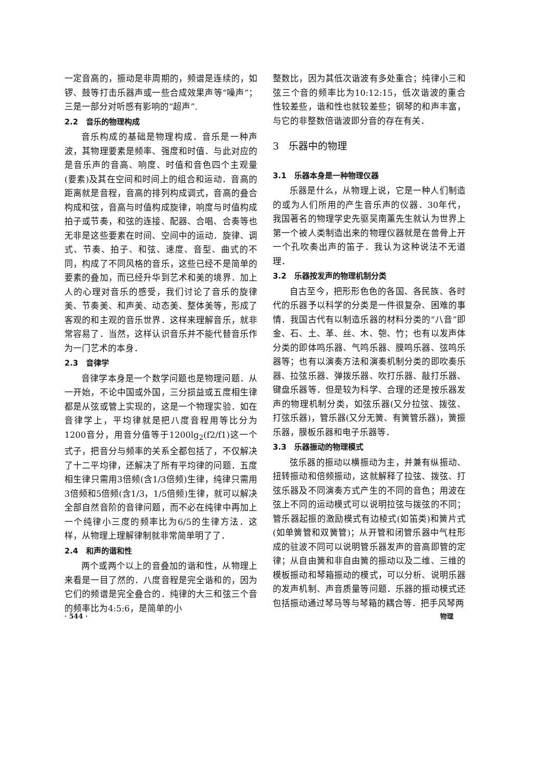一定音高的，振动是非周期的，频谱是连续的，如锣、鼓等打击乐器声或一些合成效果声等“噪声”；三是一部分对听感有影响的“超声”.
2.2　音乐的物理构成
音乐构成的基础是物理构成．音乐是一种声波，其物理要素是频率、强度和时值．与此对应的是音乐声的音高、响度、时值和音色四个主观量(要素)及其在空间和时间上的组合和运动．音高的距离就是音程，音高的排列构成调式，音高的叠合构成和弦，音高与时值构成旋律，响度与时值构成拍子或节奏，和弦的连接、配器、合唱、合奏等也无非是这些要素在时间、空间中的运动．旋律、调式、节奏、拍子、和弦、速度、音型、曲式的不同，构成了不同风格的音乐，这些已经不是简单的要素的叠加，而已经升华到艺术和美的境界．加上人的心理对音乐的感受，我们讨论了音乐的旋律美、节奏美、和声美、动态美、整体美等，形成了客观的和主观的音乐世界．这样来理解音乐，就非常容易了．当然，这样认识音乐并不能代替音乐作为一门艺术的本身．
2.3　音律学
音律学本身是一个数学问题也是物理问题．从一开始，不论中国或外国，三分损益或五度相生律都是从弦或管上实现的，这是一个物理实验．如在音律学上，平均律就是把八度音程用等比分为1200音分，用音分值等于1200lg<sub>2</sub>(f2/f1)这一个式子，把音分与频率的关系全都包括了，不仅解决了十二平均律，还解决了所有平均律的问题．五度相生律只需用3倍频(含1/3倍频)生律，纯律只需用3倍频和5倍频(含1/3，1/5倍频)生律，就可以解决全部自然音阶的音律问题，而不必在纯律中再加上一个纯律小三度的频率比为6/5的生律方法．这样，从物理上理解律制就非常简单明了了．
2.4　和声的谐和性
两个或两个以上的音叠加的谐和性，从物理上来看是一目了然的．八度音程是完全谐和的，因为它们的频谱是完全叠合的．纯律的大三和弦三个音的频率比为4:5:6，是简单的小
整数比，因为其低次谐波有多处重合；纯律小三和弦三个音的频率比为10:12:15，低次谐波的重合性较差些，谐和性也就较差些；钢琴的和声丰富，与它的非整数倍谐波即分音的存在有关．
3　乐器中的物理
3.1　乐器本身是一种物理仪器
乐器是什么，从物理上说，它是一种人们制造的或为人们所用的产生音乐声的仪器．30年代，我国著名的物理学史先驱吴南薰先生就认为世界上第一个被人类制造出来的物理仪器就是在兽骨上开一个孔吹奏出声的笛子．我认为这种说法不无道理．
3.2　乐器按发声的物理机制分类
自古至今，把形形色色的各国、各民族、各时代的乐器予以科学的分类是一件很复杂、困难的事情．我国古代有以制造乐器的材料分类的“八音”即金、石、土、革、丝、木、匏、竹；也有以发声体分类的即体鸣乐器、气鸣乐器、膜鸣乐器、弦鸣乐器等；也有以演奏方法和演奏机制分类的即吹奏乐器、拉弦乐器、弹拨乐器、吹打乐器、敲打乐器、键盘乐器等．但是较为科学、合理的还是按乐器发声的物理机制分类，如弦乐器(又分拉弦、拨弦、打弦乐器)，管乐器(又分无簧、有簧管乐器)，簧振乐器，膜板乐器和电子乐器等．
3.3　乐器振动的物理模式
弦乐器的振动以横振动为主，并兼有纵振动、扭转振动和倍频振动，这就解释了拉弦、拨弦、打弦乐器及不同演奏方式产生的不同的音色；用波在弦上不同的运动模式可以说明拉弦与拨弦的不同；管乐器起振的激励模式有边棱式(如笛类)和簧片式(如单簧管和双簧管)；从开管和闭管乐器中气柱形成的驻波不同可以说明管乐器发声的音高即管的定律；从自由簧和非自由簧的振动以及二维、三维的模板振动和琴箱振动的模式，可以分析、说明乐器的发声机制、声音质量等问题．乐器的振动模式还包括振动通过琴马等与琴箱的耦合等．把手风琴两
· 544 · 物理